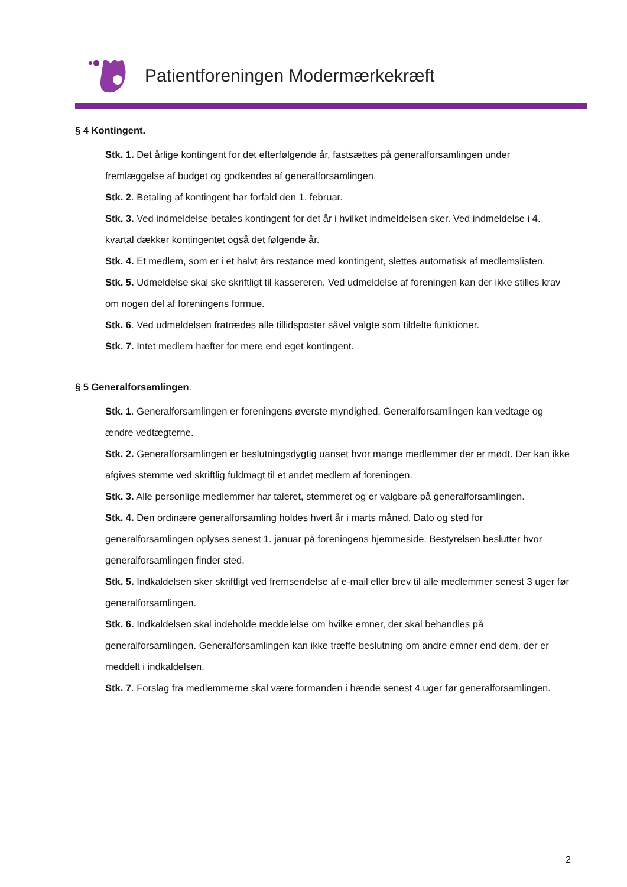Patientforeningen Modermærkekræft
§ 4 Kontingent.
Stk. 1. Det årlige kontingent for det efterfølgende år, fastsættes på generalforsamlingen under fremlæggelse af budget og godkendes af generalforsamlingen.
Stk. 2. Betaling af kontingent har forfald den 1. februar.
Stk. 3. Ved indmeldelse betales kontingent for det år i hvilket indmeldelsen sker. Ved indmeldelse i 4. kvartal dækker kontingentet også det følgende år.
Stk. 4. Et medlem, som er i et halvt års restance med kontingent, slettes automatisk af medlemslisten.
Stk. 5. Udmeldelse skal ske skriftligt til kassereren. Ved udmeldelse af foreningen kan der ikke stilles krav om nogen del af foreningens formue.
Stk. 6. Ved udmeldelsen fratrædes alle tillidsposter såvel valgte som tildelte funktioner.
Stk. 7. Intet medlem hæfter for mere end eget kontingent.
§ 5 Generalforsamlingen.
Stk. 1. Generalforsamlingen er foreningens øverste myndighed. Generalforsamlingen kan vedtage og ændre vedtægterne.
Stk. 2. Generalforsamlingen er beslutningsdygtig uanset hvor mange medlemmer der er mødt. Der kan ikke afgives stemme ved skriftlig fuldmagt til et andet medlem af foreningen.
Stk. 3. Alle personlige medlemmer har taleret, stemmeret og er valgbare på generalforsamlingen.
Stk. 4. Den ordinære generalforsamling holdes hvert år i marts måned. Dato og sted for generalforsamlingen oplyses senest 1. januar på foreningens hjemmeside. Bestyrelsen beslutter hvor generalforsamlingen finder sted.
Stk. 5. Indkaldelsen sker skriftligt ved fremsendelse af e-mail eller brev til alle medlemmer senest 3 uger før generalforsamlingen.
Stk. 6. Indkaldelsen skal indeholde meddelelse om hvilke emner, der skal behandles på generalforsamlingen. Generalforsamlingen kan ikke træffe beslutning om andre emner end dem, der er meddelt i indkaldelsen.
Stk. 7. Forslag fra medlemmerne skal være formanden i hænde senest 4 uger før generalforsamlingen.
2